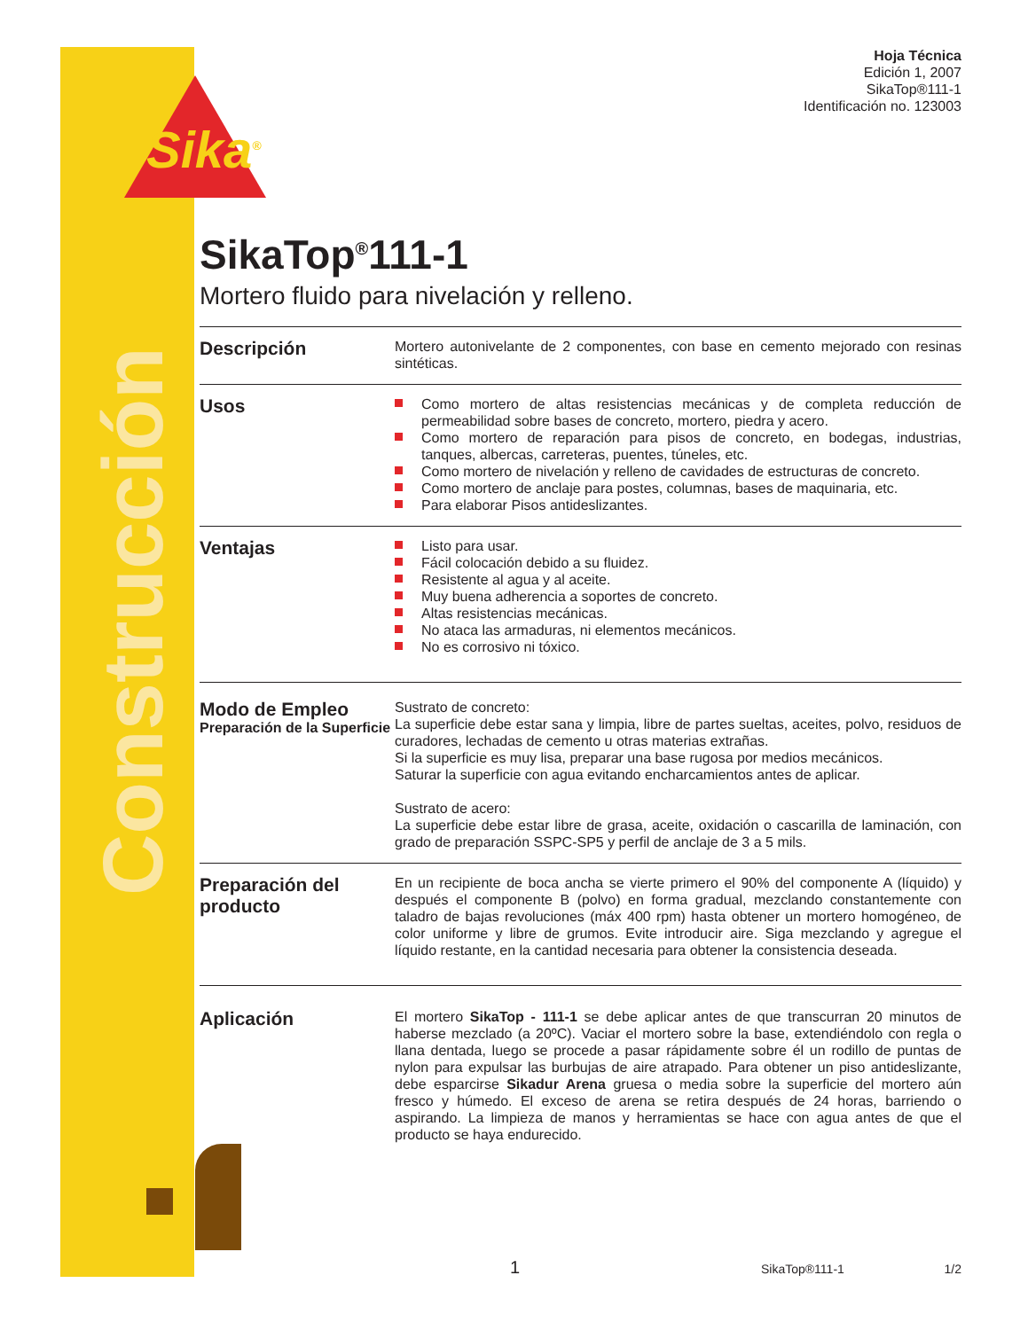Sika<sup>®</sup>
Construcción
Hoja Técnica
Edición 1, 2007
SikaTop®111-1
Identificación no. 123003
SikaTop<sup>®</sup>111-1
Mortero fluido para nivelación y relleno.
Descripción
Mortero autonivelante de 2 componentes, con base en cemento mejorado con resinas sintéticas.
Usos
Como mortero de altas resistencias mecánicas y de completa reducción de permeabilidad sobre bases de concreto, mortero, piedra y acero.
Como mortero de reparación para pisos de concreto, en bodegas, industrias, tanques, albercas, carreteras, puentes, túneles, etc.
Como mortero de nivelación y relleno de cavidades de estructuras de concreto.
Como mortero de anclaje para postes, columnas, bases de maquinaria, etc.
Para elaborar Pisos antideslizantes.
Ventajas
Listo para usar.
Fácil colocación debido a su fluidez.
Resistente al agua y al aceite.
Muy buena adherencia a soportes de concreto.
Altas resistencias mecánicas.
No ataca las armaduras, ni elementos mecánicos.
No es corrosivo ni tóxico.
Modo de Empleo
Preparación de la Superficie
Sustrato de concreto:
La superficie debe estar sana y limpia, libre de partes sueltas, aceites, polvo, residuos de curadores, lechadas de cemento u otras materias extrañas.
Si la superficie es muy lisa, preparar una base rugosa por medios mecánicos.
Saturar la superficie con agua evitando encharcamientos antes de aplicar.
Sustrato de acero:
La superficie debe estar libre de grasa, aceite, oxidación o cascarilla de laminación, con grado de preparación SSPC-SP5 y perfil de anclaje de 3 a 5 mils.
Preparación del producto
En un recipiente de boca ancha se vierte primero el 90% del componente A (líquido) y después el componente B (polvo) en forma gradual, mezclando constantemente con taladro de bajas revoluciones (máx 400 rpm) hasta obtener un mortero homogéneo, de color uniforme y libre de grumos. Evite introducir aire. Siga mezclando y agregue el líquido restante, en la cantidad necesaria para obtener la consistencia deseada.
Aplicación
El mortero SikaTop - 111-1 se debe aplicar antes de que transcurran 20 minutos de haberse mezclado (a 20ºC). Vaciar el mortero sobre la base, extendiéndolo con regla o llana dentada, luego se procede a pasar rápidamente sobre él un rodillo de puntas de nylon para expulsar las burbujas de aire atrapado. Para obtener un piso antideslizante, debe esparcirse Sikadur Arena gruesa o media sobre la superficie del mortero aún fresco y húmedo. El exceso de arena se retira después de 24 horas, barriendo o aspirando. La limpieza de manos y herramientas se hace con agua antes de que el producto se haya endurecido.
1 SikaTop®111-1 1/2